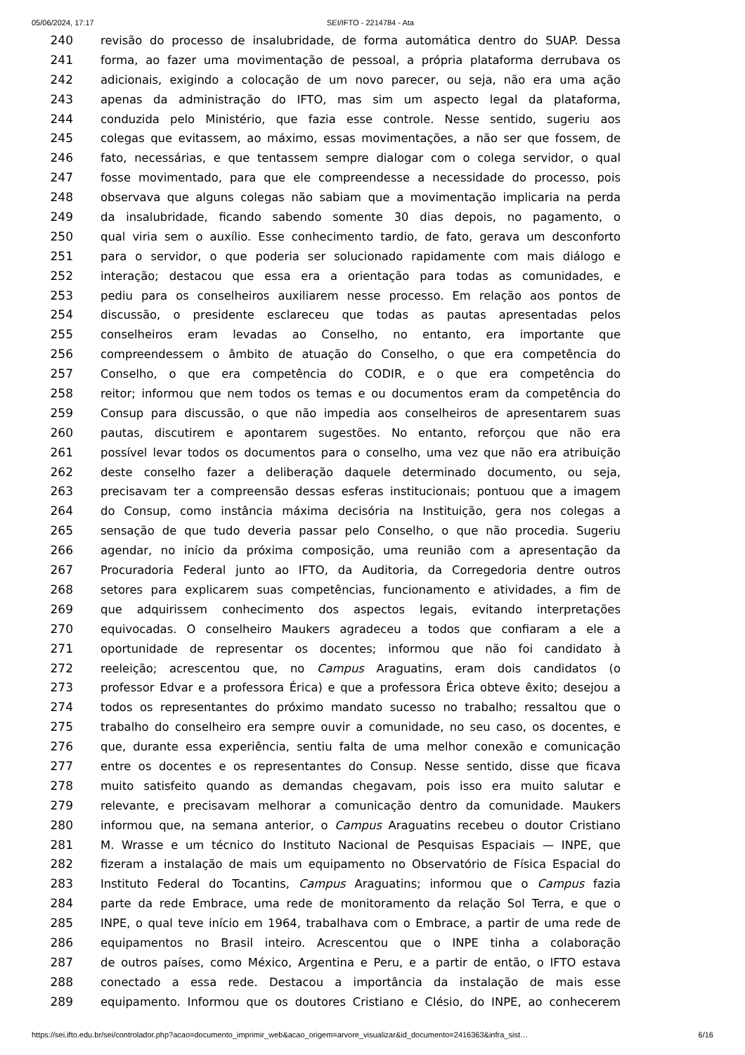05/06/2024, 17:17 SEI/IFTO - 2214784 - Ata
240 revisão do processo de insalubridade, de forma automática dentro do SUAP. Dessa
241 forma, ao fazer uma movimentação de pessoal, a própria plataforma derrubava os
242 adicionais, exigindo a colocação de um novo parecer, ou seja, não era uma ação
243 apenas da administração do IFTO, mas sim um aspecto legal da plataforma,
244 conduzida pelo Ministério, que fazia esse controle. Nesse sentido, sugeriu aos
245 colegas que evitassem, ao máximo, essas movimentações, a não ser que fossem, de
246 fato, necessárias, e que tentassem sempre dialogar com o colega servidor, o qual
247 fosse movimentado, para que ele compreendesse a necessidade do processo, pois
248 observava que alguns colegas não sabiam que a movimentação implicaria na perda
249 da insalubridade, ficando sabendo somente 30 dias depois, no pagamento, o
250 qual viria sem o auxílio. Esse conhecimento tardio, de fato, gerava um desconforto
251 para o servidor, o que poderia ser solucionado rapidamente com mais diálogo e
252 interação; destacou que essa era a orientação para todas as comunidades, e
253 pediu para os conselheiros auxiliarem nesse processo. Em relação aos pontos de
254 discussão, o presidente esclareceu que todas as pautas apresentadas pelos
255 conselheiros eram levadas ao Conselho, no entanto, era importante que
256 compreendessem o âmbito de atuação do Conselho, o que era competência do
257 Conselho, o que era competência do CODIR, e o que era competência do
258 reitor; informou que nem todos os temas e ou documentos eram da competência do
259 Consup para discussão, o que não impedia aos conselheiros de apresentarem suas
260 pautas, discutirem e apontarem sugestões. No entanto, reforçou que não era
261 possível levar todos os documentos para o conselho, uma vez que não era atribuição
262 deste conselho fazer a deliberação daquele determinado documento, ou seja,
263 precisavam ter a compreensão dessas esferas institucionais; pontuou que a imagem
264 do Consup, como instância máxima decisória na Instituição, gera nos colegas a
265 sensação de que tudo deveria passar pelo Conselho, o que não procedia. Sugeriu
266 agendar, no início da próxima composição, uma reunião com a apresentação da
267 Procuradoria Federal junto ao IFTO, da Auditoria, da Corregedoria dentre outros
268 setores para explicarem suas competências, funcionamento e atividades, a fim de
269 que adquirissem conhecimento dos aspectos legais, evitando interpretações
270 equivocadas. O conselheiro Maukers agradeceu a todos que confiaram a ele a
271 oportunidade de representar os docentes; informou que não foi candidato à
272 reeleição; acrescentou que, no Campus Araguatins, eram dois candidatos (o
273 professor Edvar e a professora Érica) e que a professora Érica obteve êxito; desejou a
274 todos os representantes do próximo mandato sucesso no trabalho; ressaltou que o
275 trabalho do conselheiro era sempre ouvir a comunidade, no seu caso, os docentes, e
276 que, durante essa experiência, sentiu falta de uma melhor conexão e comunicação
277 entre os docentes e os representantes do Consup. Nesse sentido, disse que ficava
278 muito satisfeito quando as demandas chegavam, pois isso era muito salutar e
279 relevante, e precisavam melhorar a comunicação dentro da comunidade. Maukers
280 informou que, na semana anterior, o Campus Araguatins recebeu o doutor Cristiano
281 M. Wrasse e um técnico do Instituto Nacional de Pesquisas Espaciais — INPE, que
282 fizeram a instalação de mais um equipamento no Observatório de Física Espacial do
283 Instituto Federal do Tocantins, Campus Araguatins; informou que o Campus fazia
284 parte da rede Embrace, uma rede de monitoramento da relação Sol Terra, e que o
285 INPE, o qual teve início em 1964, trabalhava com o Embrace, a partir de uma rede de
286 equipamentos no Brasil inteiro. Acrescentou que o INPE tinha a colaboração
287 de outros países, como México, Argentina e Peru, e a partir de então, o IFTO estava
288 conectado a essa rede. Destacou a importância da instalação de mais esse
289 equipamento. Informou que os doutores Cristiano e Clésio, do INPE, ao conhecerem
https://sei.ifto.edu.br/sei/controlador.php?acao=documento_imprimir_web&acao_origem=arvore_visualizar&id_documento=2416363&infra_sist… 6/16